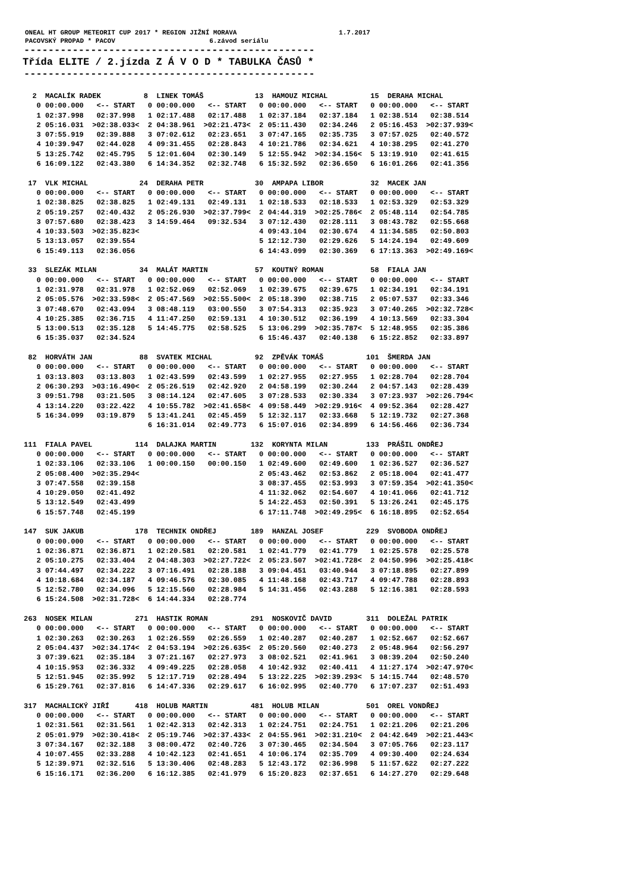ONEAL HT GROUP METEORIT CUP 2017 * REGION JIŽNÍ MORAVA 1.7.2017 PACOVSKÝ PROPAD * PACOV 6.závod seriálu
------------------------------------------------
Třída ELITE / 2.jízda Z Á V O D * TABULKA ČASŮ *
------------------------------------------------
  2  MACALÍK RADEK          8  LINEK TOMÁŠ            13  HAMOUZ MICHAL          15  DERAHA MICHAL
   0 00:00.000   <-- START   0 00:00.000   <-- START   0 00:00.000   <-- START   0 00:00.000   <-- START
   1 02:37.998   02:37.998   1 02:17.488   02:17.488   1 02:37.184   02:37.184   1 02:38.514   02:38.514
   2 05:16.031  >02:38.033<  2 04:38.961  >02:21.473<  2 05:11.430   02:34.246   2 05:16.453  >02:37.939<
   3 07:55.919   02:39.888   3 07:02.612   02:23.651   3 07:47.165   02:35.735   3 07:57.025   02:40.572
   4 10:39.947   02:44.028   4 09:31.455   02:28.843   4 10:21.786   02:34.621   4 10:38.295   02:41.270
   5 13:25.742   02:45.795   5 12:01.604   02:30.149   5 12:55.942  >02:34.156<  5 13:19.910   02:41.615
   6 16:09.122   02:43.380   6 14:34.352   02:32.748   6 15:32.592   02:36.650   6 16:01.266   02:41.356

 17  VLK MICHAL            24  DERAHA PETR            30  AMPAPA LIBOR           32  MACEK JAN
   0 00:00.000   <-- START   0 00:00.000   <-- START   0 00:00.000   <-- START   0 00:00.000   <-- START
   1 02:38.825   02:38.825   1 02:49.131   02:49.131   1 02:18.533   02:18.533   1 02:53.329   02:53.329
   2 05:19.257   02:40.432   2 05:26.930  >02:37.799<  2 04:44.319  >02:25.786<  2 05:48.114   02:54.785
   3 07:57.680   02:38.423   3 14:59.464   09:32.534   3 07:12.430   02:28.111   3 08:43.782   02:55.668
   4 10:33.503  >02:35.823<                            4 09:43.104   02:30.674   4 11:34.585   02:50.803
   5 13:13.057   02:39.554                             5 12:12.730   02:29.626   5 14:24.194   02:49.609
   6 15:49.113   02:36.056                             6 14:43.099   02:30.369   6 17:13.363  >02:49.169<

 33  SLEZÁK MILAN          34  MALÁT MARTIN           57  KOUTNÝ ROMAN           58  FIALA JAN
   0 00:00.000   <-- START   0 00:00.000   <-- START   0 00:00.000   <-- START   0 00:00.000   <-- START
   1 02:31.978   02:31.978   1 02:52.069   02:52.069   1 02:39.675   02:39.675   1 02:34.191   02:34.191
   2 05:05.576  >02:33.598<  2 05:47.569  >02:55.500<  2 05:18.390   02:38.715   2 05:07.537   02:33.346
   3 07:48.670   02:43.094   3 08:48.119   03:00.550   3 07:54.313   02:35.923   3 07:40.265  >02:32.728<
   4 10:25.385   02:36.715   4 11:47.250   02:59.131   4 10:30.512   02:36.199   4 10:13.569   02:33.304
   5 13:00.513   02:35.128   5 14:45.775   02:58.525   5 13:06.299  >02:35.787<  5 12:48.955   02:35.386
   6 15:35.037   02:34.524                             6 15:46.437   02:40.138   6 15:22.852   02:33.897

 82  HORVÁTH JAN           88  SVATEK MICHAL          92  ZPĚVÁK TOMÁŠ          101  ŠMERDA JAN
   0 00:00.000   <-- START   0 00:00.000   <-- START   0 00:00.000   <-- START   0 00:00.000   <-- START
   1 03:13.803   03:13.803   1 02:43.599   02:43.599   1 02:27.955   02:27.955   1 02:28.704   02:28.704
   2 06:30.293  >03:16.490<  2 05:26.519   02:42.920   2 04:58.199   02:30.244   2 04:57.143   02:28.439
   3 09:51.798   03:21.505   3 08:14.124   02:47.605   3 07:28.533   02:30.334   3 07:23.937  >02:26.794<
   4 13:14.220   03:22.422   4 10:55.782  >02:41.658<  4 09:58.449  >02:29.916<  4 09:52.364   02:28.427
   5 16:34.099   03:19.879   5 13:41.241   02:45.459   5 12:32.117   02:33.668   5 12:19.732   02:27.368
                             6 16:31.014   02:49.773   6 15:07.016   02:34.899   6 14:56.466   02:36.734

111  FIALA PAVEL          114  DALAJKA MARTIN        132  KORYNTA MILAN         133  PRÁŠIL ONDŘEJ
   0 00:00.000   <-- START   0 00:00.000   <-- START   0 00:00.000   <-- START   0 00:00.000   <-- START
   1 02:33.106   02:33.106   1 00:00.150   00:00.150   1 02:49.600   02:49.600   1 02:36.527   02:36.527
   2 05:08.400  >02:35.294<                            2 05:43.462   02:53.862   2 05:18.004   02:41.477
   3 07:47.558   02:39.158                             3 08:37.455   02:53.993   3 07:59.354  >02:41.350<
   4 10:29.050   02:41.492                             4 11:32.062   02:54.607   4 10:41.066   02:41.712
   5 13:12.549   02:43.499                             5 14:22.453   02:50.391   5 13:26.241   02:45.175
   6 15:57.748   02:45.199                             6 17:11.748  >02:49.295<  6 16:18.895   02:52.654

147  SUK JAKUB            178  TECHNIK ONDŘEJ        189  HANZAL JOSEF          229  SVOBODA ONDŘEJ
   0 00:00.000   <-- START   0 00:00.000   <-- START   0 00:00.000   <-- START   0 00:00.000   <-- START
   1 02:36.871   02:36.871   1 02:20.581   02:20.581   1 02:41.779   02:41.779   1 02:25.578   02:25.578
   2 05:10.275   02:33.404   2 04:48.303  >02:27.722<  2 05:23.507  >02:41.728<  2 04:50.996  >02:25.418<
   3 07:44.497   02:34.222   3 07:16.491   02:28.188   3 09:04.451   03:40.944   3 07:18.895   02:27.899
   4 10:18.684   02:34.187   4 09:46.576   02:30.085   4 11:48.168   02:43.717   4 09:47.788   02:28.893
   5 12:52.780   02:34.096   5 12:15.560   02:28.984   5 14:31.456   02:43.288   5 12:16.381   02:28.593
   6 15:24.508  >02:31.728<  6 14:44.334   02:28.774

263  NOSEK MILAN          271  HASTIK ROMAN          291  NOSKOVIČ DAVID        311  DOLEŽAL PATRIK
   0 00:00.000   <-- START   0 00:00.000   <-- START   0 00:00.000   <-- START   0 00:00.000   <-- START
   1 02:30.263   02:30.263   1 02:26.559   02:26.559   1 02:40.287   02:40.287   1 02:52.667   02:52.667
   2 05:04.437  >02:34.174<  2 04:53.194  >02:26.635<  2 05:20.560   02:40.273   2 05:48.964   02:56.297
   3 07:39.621   02:35.184   3 07:21.167   02:27.973   3 08:02.521   02:41.961   3 08:39.204   02:50.240
   4 10:15.953   02:36.332   4 09:49.225   02:28.058   4 10:42.932   02:40.411   4 11:27.174  >02:47.970<
   5 12:51.945   02:35.992   5 12:17.719   02:28.494   5 13:22.225  >02:39.293<  5 14:15.744   02:48.570
   6 15:29.761   02:37.816   6 14:47.336   02:29.617   6 16:02.995   02:40.770   6 17:07.237   02:51.493

317  MACHALICKÝ JIŘÍ      418  HOLUB MARTIN          481  HOLUB MILAN           501  OREL VONDŘEJ
   0 00:00.000   <-- START   0 00:00.000   <-- START   0 00:00.000   <-- START   0 00:00.000   <-- START
   1 02:31.561   02:31.561   1 02:42.313   02:42.313   1 02:24.751   02:24.751   1 02:21.206   02:21.206
   2 05:01.979  >02:30.418<  2 05:19.746  >02:37.433<  2 04:55.961  >02:31.210<  2 04:42.649  >02:21.443<
   3 07:34.167   02:32.188   3 08:00.472   02:40.726   3 07:30.465   02:34.504   3 07:05.766   02:23.117
   4 10:07.455   02:33.288   4 10:42.123   02:41.651   4 10:06.174   02:35.709   4 09:30.400   02:24.634
   5 12:39.971   02:32.516   5 13:30.406   02:48.283   5 12:43.172   02:36.998   5 11:57.622   02:27.222
   6 15:16.171   02:36.200   6 16:12.385   02:41.979   6 15:20.823   02:37.651   6 14:27.270   02:29.648